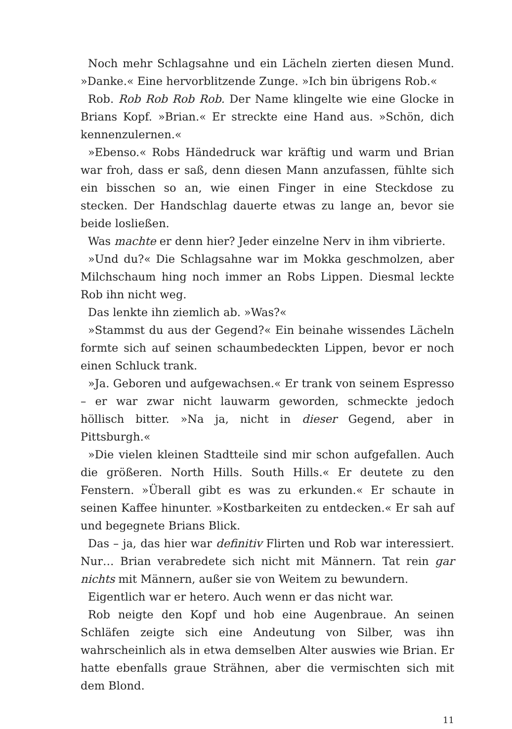Noch mehr Schlagsahne und ein Lächeln zierten diesen Mund. »Danke.« Eine hervorblitzende Zunge. »Ich bin übrigens Rob.«
Rob. Rob Rob Rob Rob. Der Name klingelte wie eine Glocke in Brians Kopf. »Brian.« Er streckte eine Hand aus. »Schön, dich kennenzulernen.«
»Ebenso.« Robs Händedruck war kräftig und warm und Brian war froh, dass er saß, denn diesen Mann anzufassen, fühlte sich ein bisschen so an, wie einen Finger in eine Steckdose zu stecken. Der Handschlag dauerte etwas zu lange an, bevor sie beide losließen.
Was machte er denn hier? Jeder einzelne Nerv in ihm vibrierte.
»Und du?« Die Schlagsahne war im Mokka geschmolzen, aber Milchschaum hing noch immer an Robs Lippen. Diesmal leckte Rob ihn nicht weg.
Das lenkte ihn ziemlich ab. »Was?«
»Stammst du aus der Gegend?« Ein beinahe wissendes Lächeln formte sich auf seinen schaumbedeckten Lippen, bevor er noch einen Schluck trank.
»Ja. Geboren und aufgewachsen.« Er trank von seinem Espresso – er war zwar nicht lauwarm geworden, schmeckte jedoch höllisch bitter. »Na ja, nicht in dieser Gegend, aber in Pittsburgh.«
»Die vielen kleinen Stadtteile sind mir schon aufgefallen. Auch die größeren. North Hills. South Hills.« Er deutete zu den Fenstern. »Überall gibt es was zu erkunden.« Er schaute in seinen Kaffee hinunter. »Kostbarkeiten zu entdecken.« Er sah auf und begegnete Brians Blick.
Das – ja, das hier war definitiv Flirten und Rob war interessiert. Nur… Brian verabredete sich nicht mit Männern. Tat rein gar nichts mit Männern, außer sie von Weitem zu bewundern.
Eigentlich war er hetero. Auch wenn er das nicht war.
Rob neigte den Kopf und hob eine Augenbraue. An seinen Schläfen zeigte sich eine Andeutung von Silber, was ihn wahrscheinlich als in etwa demselben Alter auswies wie Brian. Er hatte ebenfalls graue Strähnen, aber die vermischten sich mit dem Blond.
11